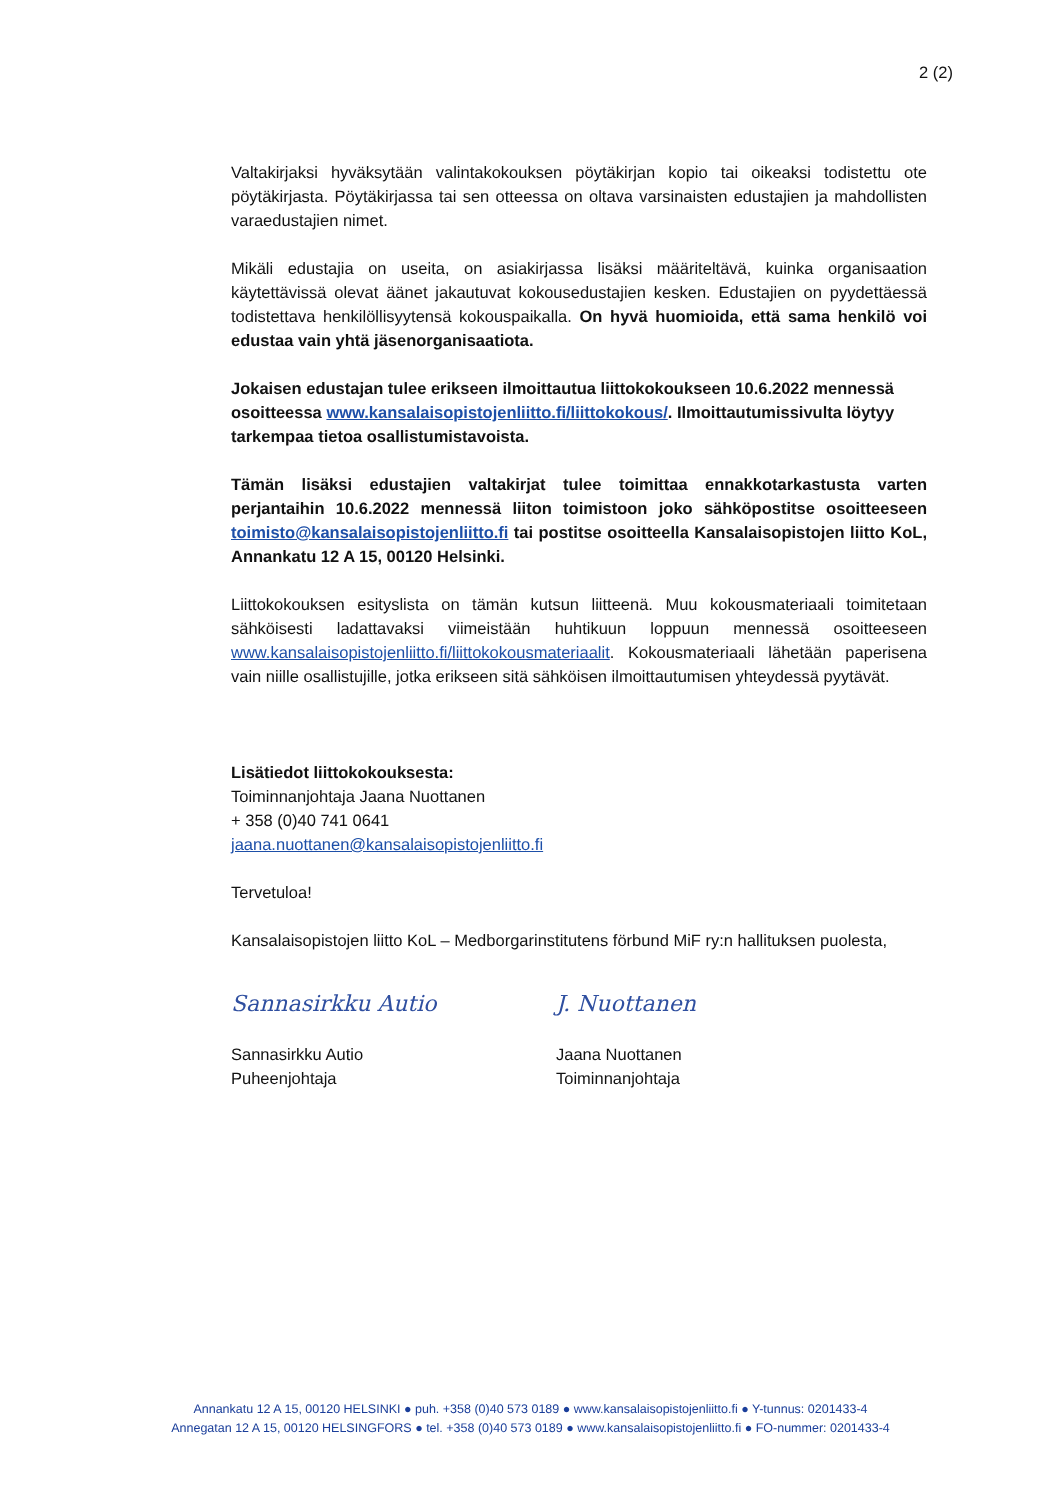2 (2)
Valtakirjaksi hyväksytään valintakokouksen pöytäkirjan kopio tai oikeaksi todistettu ote pöytäkirjasta. Pöytäkirjassa tai sen otteessa on oltava varsinaisten edustajien ja mahdollisten varaedustajien nimet.
Mikäli edustajia on useita, on asiakirjassa lisäksi määriteltävä, kuinka organisaation käytettävissä olevat äänet jakautuvat kokousedustajien kesken. Edustajien on pyydettäessä todistettava henkilöllisyytensä kokouspaikalla. On hyvä huomioida, että sama henkilö voi edustaa vain yhtä jäsenorganisaatiota.
Jokaisen edustajan tulee erikseen ilmoittautua liittokokoukseen 10.6.2022 mennessä osoitteessa www.kansalaisopistojenliitto.fi/liittokokous/. Ilmoittautumissivulta löytyy tarkempaa tietoa osallistumistavoista.
Tämän lisäksi edustajien valtakirjat tulee toimittaa ennakkotarkastusta varten perjantaihin 10.6.2022 mennessä liiton toimistoon joko sähköpostitse osoitteeseen toimisto@kansalaisopistojenliitto.fi tai postitse osoitteella Kansalaisopistojen liitto KoL, Annankatu 12 A 15, 00120 Helsinki.
Liittokokouksen esityslista on tämän kutsun liitteenä. Muu kokousmateriaali toimitetaan sähköisesti ladattavaksi viimeistään huhtikuun loppuun mennessä osoitteeseen www.kansalaisopistojenliitto.fi/liittokokousmateriaalit. Kokousmateriaali lähetään paperisena vain niille osallistujille, jotka erikseen sitä sähköisen ilmoittautumisen yhteydessä pyytävät.
Lisätiedot liittokokouksesta:
Toiminnanjohtaja Jaana Nuottanen
+ 358 (0)40 741 0641
jaana.nuottanen@kansalaisopistojenliitto.fi
Tervetuloa!
Kansalaisopistojen liitto KoL – Medborgarinstitutens förbund MiF ry:n hallituksen puolesta,
Sannasirkku Autio
Sannasirkku Autio
Puheenjohtaja
J. Nuottanen
Jaana Nuottanen
Toiminnanjohtaja
Annankatu 12 A 15, 00120 HELSINKI ● puh. +358 (0)40 573 0189 ● www.kansalaisopistojenliitto.fi ● Y-tunnus: 0201433-4
Annegatan 12 A 15, 00120 HELSINGFORS ● tel. +358 (0)40 573 0189 ● www.kansalaisopistojenliitto.fi ● FO-nummer: 0201433-4